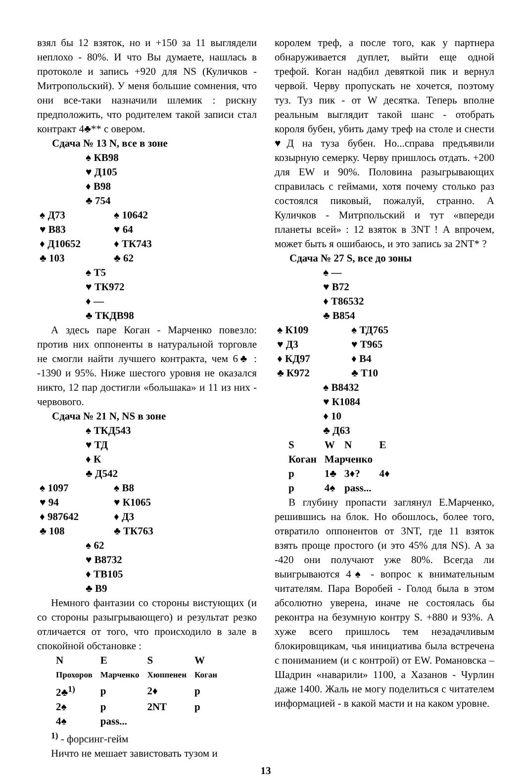взял бы 12 взяток, но и +150 за 11 выглядели неплохо - 80%. И что Вы думаете, нашлась в протоколе и запись +920 для NS (Куличков - Митропольский). У меня большие сомнения, что они все-таки назначили шлемик : рискну предположить, что родителем такой записи стал контракт 4♣** с овером.
Сдача № 13 N, все в зоне
♠ КВ98
♥ Д105
♦ В98
♣ 754
♠ Д73 ♠ 10642
♥ В83 ♥ 64
♦ Д10652 ♦ ТК743
♣ 103 ♣ 62
♠ Т5
♥ ТК972
♦ —
♣ ТКДВ98
А здесь паре Коган - Марченко повезло: против них оппоненты в натуральной торговле не смогли найти лучшего контракта, чем 6♣ : -1390 и 95%. Ниже шестого уровня не оказался никто, 12 пар достигли «большака» и 11 из них - червового.
Сдача № 21 N, NS в зоне
♠ ТКД543
♥ ТД
♦ К
♣ Д542
♠ 1097 ♠ В8
♥ 94 ♥ К1065
♦ 987642 ♦ Д3
♣ 108 ♣ ТК763
♠ 62
♥ В8732
♦ ТВ105
♣ В9
Немного фантазии со стороны вистующих (и со стороны разыгрывающего) и результат резко отличается от того, что происходило в зале в спокойной обстановке :
| N | E | S | W |
| --- | --- | --- | --- |
| Прохоров | Марченко | Хюппенен | Коган |
| 2♣<sup>1)</sup> | p | 2♦ | p |
| 2♠ | p | 2NT | p |
| 4♠ | pass... | | |
<sup>1)</sup> - форсинг-гейм
Ничто не мешает завистовать тузом и
королем треф, а после того, как у партнера обнаруживается дуплет, выйти еще одной трефой. Коган надбил девяткой пик и вернул червой. Черву пропускать не хочется, поэтому туз. Туз пик - от W десятка. Теперь вполне реальным выглядит такой шанс - отобрать короля бубен, убить даму треф на столе и снести ♥Д на туза бубен. Но...справа предъявили козырную семерку. Черву пришлось отдать. +200 для EW и 90%. Половина разыгрывающих справилась с геймами, хотя почему столько раз состоялся пиковый, пожалуй, странно. А Куличков - Митрпольский и тут «впереди планеты всей» : 12 взяток в 3NT ! А впрочем, может быть я ошибаюсь, и это запись за 2NT* ?
Сдача № 27 S, все до зоны
♠ —
♥ В72
♦ Т86532
♣ В854
♠ К109 ♠ ТД765
♥ Д3 ♥ Т965
♦ КД97 ♦ В4
♣ К972 ♣ Т10
♠ В8432
♥ К1084
♦ 10
♣ Д63
| S | W | N | E |
| --- | --- | --- | --- |
| Коган | Марченко | | |
| p | 1♣ | 3♦? | 4♦ |
| p | 4♠ | pass... | |
В глубину пропасти заглянул Е.Марченко, решившись на блок. Но обошлось, более того, отвратило оппонентов от 3NT, где 11 взяток взять проще простого (и это 45% для NS). А за -420 они получают уже 80%. Всегда ли выигрываются 4♠ - вопрос к внимательным читателям. Пара Воробей - Голод была в этом абсолютно уверена, иначе не состоялась бы реконтра на безумную контру S. +880 и 93%. А хуже всего пришлось тем незадачливым блокировщикам, чья инициатива была встречена с пониманием (и с контрой) от EW. Романовска – Шадрин «наварили» 1100, а Хазанов - Чурлин даже 1400. Жаль не могу поделиться с читателем информацией - в какой масти и на каком уровне.
13